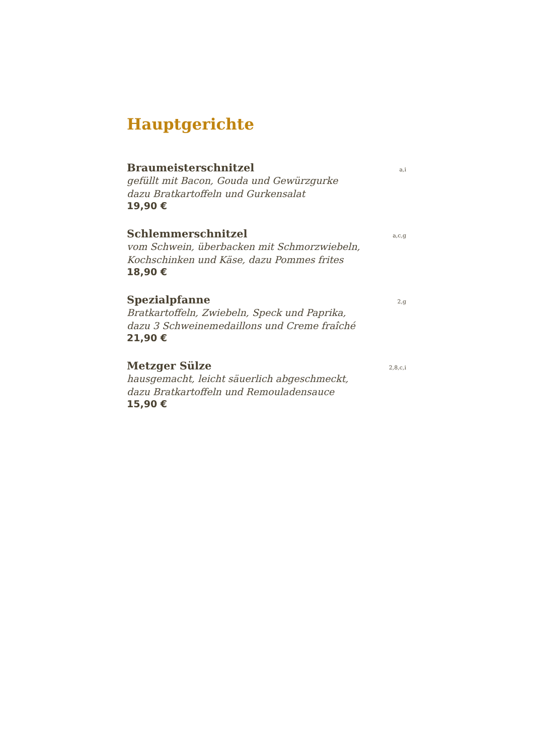Hauptgerichte
Braumeisterschnitzel a,i
gefüllt mit Bacon, Gouda und Gewürzgurke
dazu Bratkartoffeln und Gurkensalat
19,90 €
Schlemmerschnitzel a,c,g
vom Schwein, überbacken mit Schmorzwiebeln,
Kochschinken und Käse, dazu Pommes frites
18,90 €
Spezialpfanne 2,g
Bratkartoffeln, Zwiebeln, Speck und Paprika,
dazu 3 Schweinemedaillons und Creme fraîché
21,90 €
Metzger Sülze 2,8,c,i
hausgemacht, leicht säuerlich abgeschmeckt,
dazu Bratkartoffeln und Remouladensauce
15,90 €